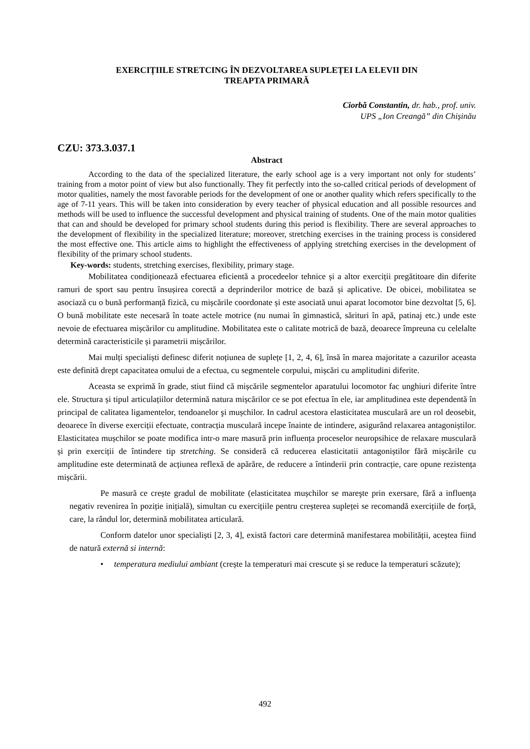EXERCIȚIILE STRETCING ÎN DEZVOLTAREA SUPLEȚEI LA ELEVII DIN
TREAPTA PRIMARĂ
Ciorbă Constantin, dr. hab., prof. univ.
UPS „Ion Creangă” din Chișinău
CZU: 373.3.037.1
Abstract
According to the data of the specialized literature, the early school age is a very important not only for students’ training from a motor point of view but also functionally. They fit perfectly into the so-called critical periods of development of motor qualities, namely the most favorable periods for the development of one or another quality which refers specifically to the age of 7-11 years. This will be taken into consideration by every teacher of physical education and all possible resources and methods will be used to influence the successful development and physical training of students. One of the main motor qualities that can and should be developed for primary school students during this period is flexibility. There are several approaches to the development of flexibility in the specialized literature; moreover, stretching exercises in the training process is considered the most effective one. This article aims to highlight the effectiveness of applying stretching exercises in the development of flexibility of the primary school students.
Key-words: students, stretching exercises, flexibility, primary stage.
Mobilitatea condiționează efectuarea eficientă a procedeelor tehnice și a altor exerciții pregătitoare din diferite ramuri de sport sau pentru însușirea corectă a deprinderilor motrice de bază și aplicative. De obicei, mobilitatea se asociază cu o bună performanță fizică, cu mișcările coordonate și este asociată unui aparat locomotor bine dezvoltat [5, 6]. O bună mobilitate este necesară în toate actele motrice (nu numai în gimnastică, sărituri în apă, patinaj etc.) unde este nevoie de efectuarea mișcărilor cu amplitudine. Mobilitatea este o calitate motrică de bază, deoarece împreuna cu celelalte determină caracteristicile și parametrii mișcărilor.
Mai mulți specialiști definesc diferit noțiunea de suplețe [1, 2, 4, 6], însă în marea majoritate a cazurilor aceasta este definită drept capacitatea omului de a efectua, cu segmentele corpului, mișcări cu amplitudini diferite.
Aceasta se exprimă în grade, stiut fiind că mișcările segmentelor aparatului locomotor fac unghiuri diferite între ele. Structura și tipul articulațiilor determină natura mișcărilor ce se pot efectua în ele, iar amplitudinea este dependentă în principal de calitatea ligamentelor, tendoanelor şi mușchilor. In cadrul acestora elasticitatea musculară are un rol deosebit, deoarece în diverse exerciții efectuate, contracția musculară incepe înainte de intindere, asigurând relaxarea antagoniștilor. Elasticitatea mușchilor se poate modifica intr-o mare masură prin influența proceselor neuropsihice de relaxare musculară și prin exerciții de întindere tip stretching. Se consideră că reducerea elasticitatii antagoniștilor fără mișcările cu amplitudine este determinată de acțiunea reflexă de apărăre, de reducere a întinderii prin contracție, care opune rezistența mișcării.
Pe masură ce crește gradul de mobilitate (elasticitatea mușchilor se mareşte prin exersare, fără a influența negativ revenirea în poziție inițială), simultan cu exercițiile pentru creșterea supleței se recomandă exercițiile de forță, care, la rândul lor, determină mobilitatea articulară.
Conform datelor unor specialiști [2, 3, 4], există factori care determină manifestarea mobilității, aceștea fiind de natură externă si internă:
• temperatura mediului ambiant (crește la temperaturi mai crescute și se reduce la temperaturi scăzute);
492